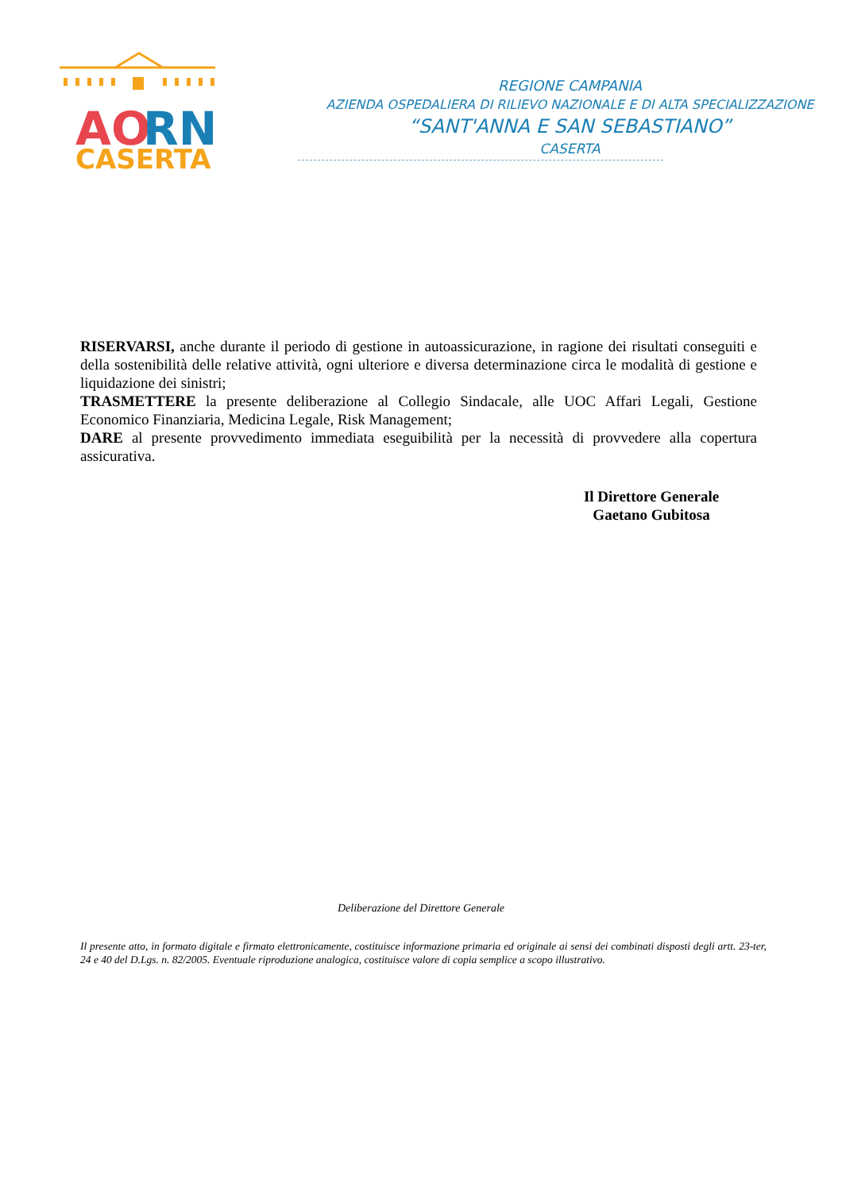AO
RN
CASERTA
REGIONE CAMPANIA
AZIENDA OSPEDALIERA DI RILIEVO NAZIONALE E DI ALTA SPECIALIZZAZIONE
“SANT'ANNA E SAN SEBASTIANO”
CASERTA
RISERVARSI, anche durante il periodo di gestione in autoassicurazione, in ragione dei risultati conseguiti e della sostenibilità delle relative attività, ogni ulteriore e diversa determinazione circa le modalità di gestione e liquidazione dei sinistri;
TRASMETTERE la presente deliberazione al Collegio Sindacale, alle UOC Affari Legali, Gestione Economico Finanziaria, Medicina Legale, Risk Management;
DARE al presente provvedimento immediata eseguibilità per la necessità di provvedere alla copertura assicurativa.
Il Direttore Generale
Gaetano Gubitosa
Deliberazione del Direttore Generale
Il presente atto, in formato digitale e firmato elettronicamente, costituisce informazione primaria ed originale ai sensi dei combinati disposti degli artt. 23-ter, 24 e 40 del D.Lgs. n. 82/2005. Eventuale riproduzione analogica, costituisce valore di copia semplice a scopo illustrativo.